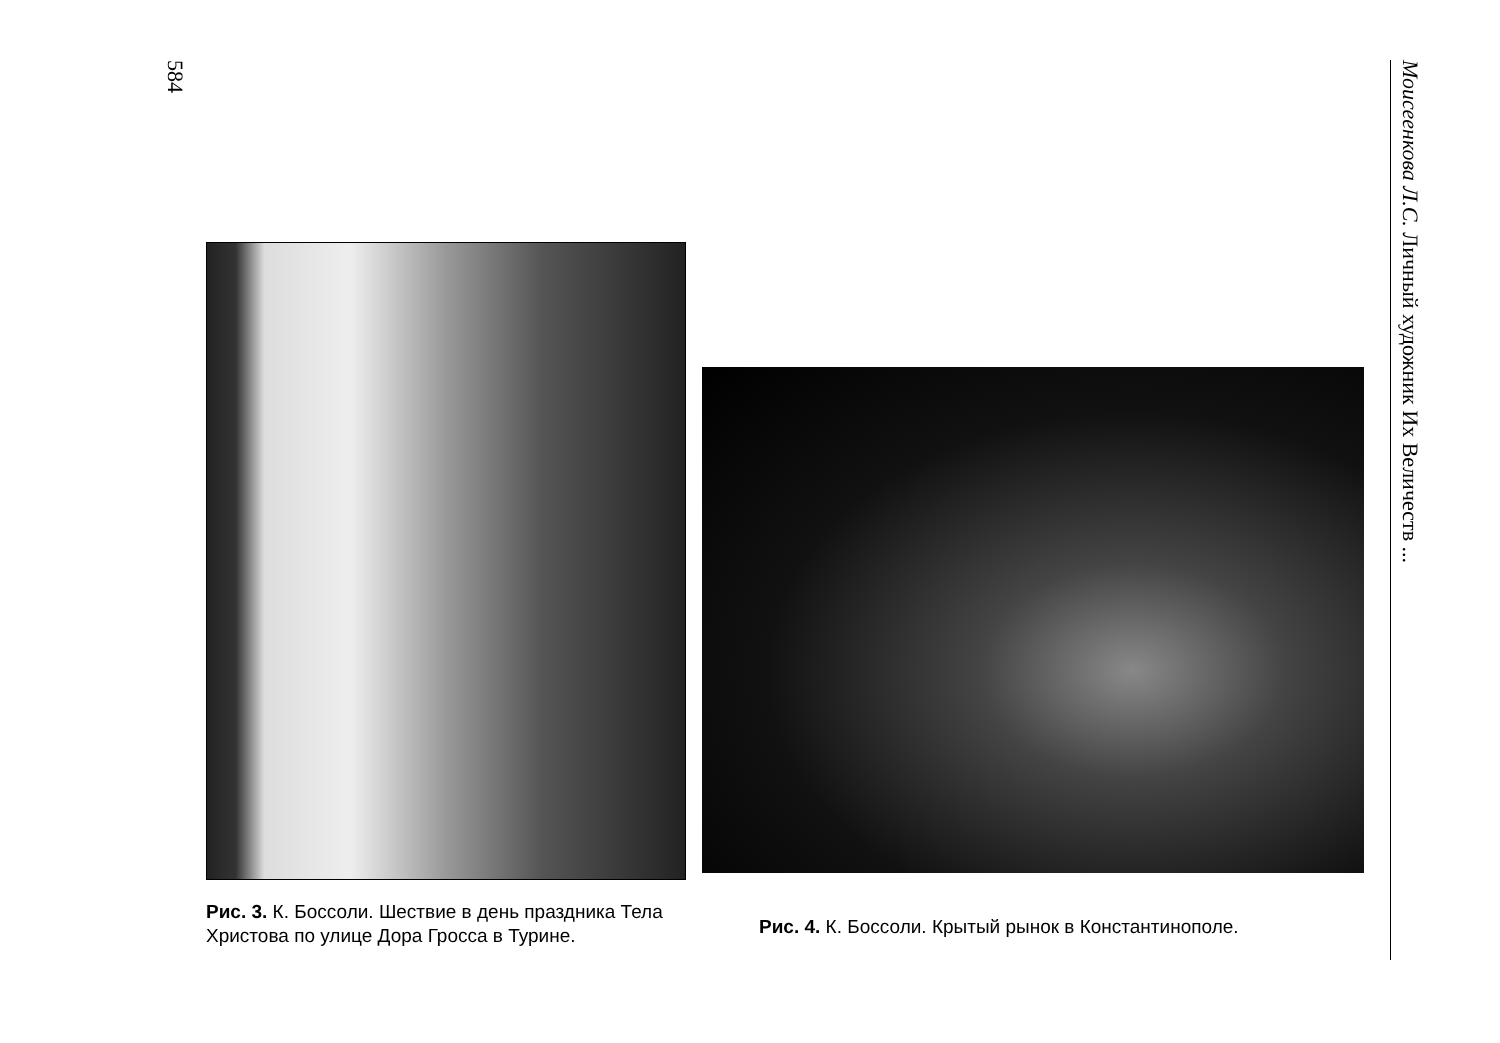584
Рис. 3. К. Боссоли. Шествие в день праздника Тела Христова по улице Дора Гросса в Турине.
Рис. 4. К. Боссоли. Крытый рынок в Константинополе.
Моисеенкова Л.С. Личный художник Их Величеств ...